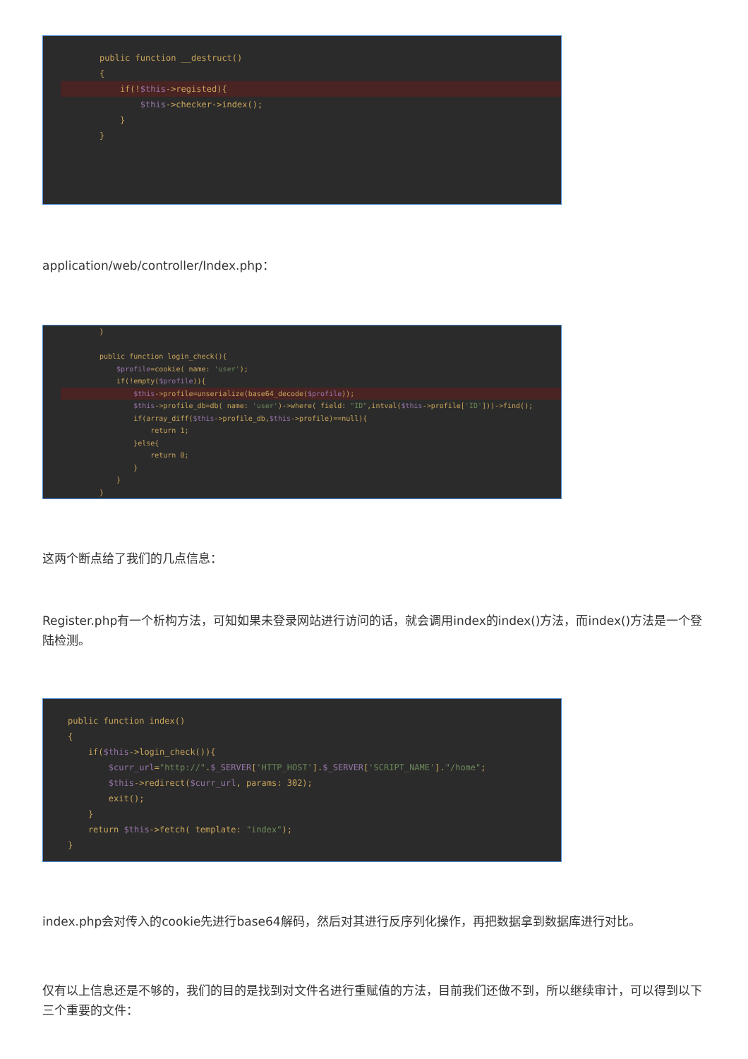public function __destruct() {
if(!$this->registed){
$this->checker->index(); } }
application/web/controller/Index.php：
} public function login_check(){ $profile=cookie( name: 'user'); if(!empty($profile)){
$this->profile=unserialize(base64_decode($profile));
$this->profile_db=db( name: 'user')->where( field: "ID",intval($this->profile['ID']))->find(); if(array_diff($this->profile_db,$this->profile)==null){ return 1; }else{ return 0; } } }
这两个断点给了我们的几点信息：
Register.php有一个析构方法，可知如果未登录网站进行访问的话，就会调用index的index()方法，而index()方法是一个登陆检测。
public function index() { if($this->login_check()){ $curr_url="http://".$_SERVER['HTTP_HOST'].$_SERVER['SCRIPT_NAME']."/home"; $this->redirect($curr_url, params: 302); exit(); } return $this->fetch( template: "index"); }
index.php会对传入的cookie先进行base64解码，然后对其进行反序列化操作，再把数据拿到数据库进行对比。
仅有以上信息还是不够的，我们的目的是找到对文件名进行重赋值的方法，目前我们还做不到，所以继续审计，可以得到以下三个重要的文件：